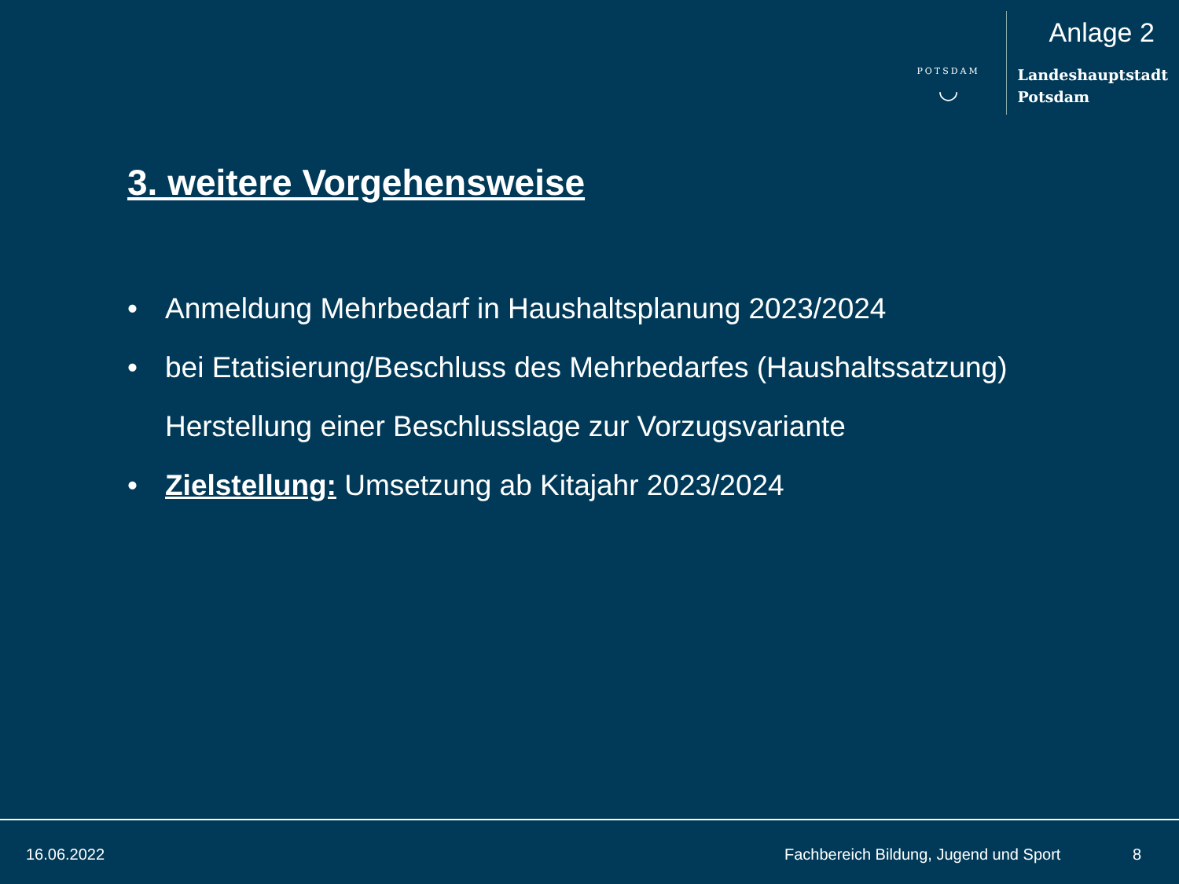POTSDAM
◡
Anlage 2
Landeshauptstadt
Potsdam
3. weitere Vorgehensweise
• Anmeldung Mehrbedarf in Haushaltsplanung 2023/2024
• bei Etatisierung/Beschluss des Mehrbedarfes (Haushaltssatzung)
Herstellung einer Beschlusslage zur Vorzugsvariante
• Zielstellung: Umsetzung ab Kitajahr 2023/2024
16.06.2022
Fachbereich Bildung, Jugend und Sport
8